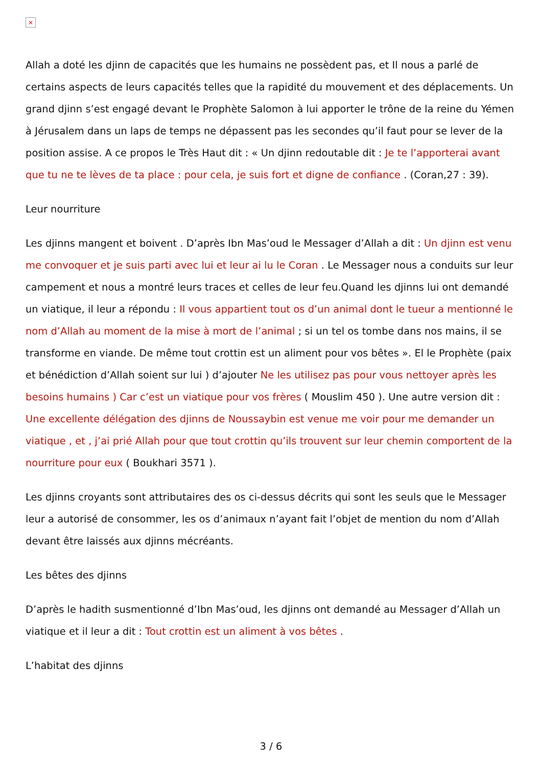×
Allah a doté les djinn de capacités que les humains ne possèdent pas, et Il nous a parlé de certains aspects de leurs capacités telles que la rapidité du mouvement et des déplacements. Un grand djinn s’est engagé devant le Prophète Salomon à lui apporter le trône de la reine du Yémen à Jérusalem dans un laps de temps ne dépassent pas les secondes qu’il faut pour se lever de la position assise. A ce propos le Très Haut dit : « Un djinn redoutable dit : Je te l’apporterai avant que tu ne te lèves de ta place : pour cela, je suis fort et digne de confiance . (Coran,27 : 39).
Leur nourriture
Les djinns mangent et boivent . D’après Ibn Mas’oud le Messager d’Allah a dit : Un djinn est venu me convoquer et je suis parti avec lui et leur ai lu le Coran . Le Messager nous a conduits sur leur campement et nous a montré leurs traces et celles de leur feu.Quand les djinns lui ont demandé un viatique, il leur a répondu : Il vous appartient tout os d’un animal dont le tueur a mentionné le nom d’Allah au moment de la mise à mort de l’animal ; si un tel os tombe dans nos mains, il se transforme en viande. De même tout crottin est un aliment pour vos bêtes ». El le Prophète (paix et bénédiction d’Allah soient sur lui ) d’ajouter Ne les utilisez pas pour vous nettoyer après les besoins humains ) Car c’est un viatique pour vos frères ( Mouslim 450 ). Une autre version dit : Une excellente délégation des djinns de Noussaybin est venue me voir pour me demander un viatique , et , j’ai prié Allah pour que tout crottin qu’ils trouvent sur leur chemin comportent de la nourriture pour eux ( Boukhari 3571 ).
Les djinns croyants sont attributaires des os ci-dessus décrits qui sont les seuls que le Messager leur a autorisé de consommer, les os d’animaux n’ayant fait l’objet de mention du nom d’Allah devant être laissés aux djinns mécréants.
Les bêtes des djinns
D’après le hadith susmentionné d’Ibn Mas’oud, les djinns ont demandé au Messager d’Allah un viatique et il leur a dit : Tout crottin est un aliment à vos bêtes .
L’habitat des djinns
3 / 6